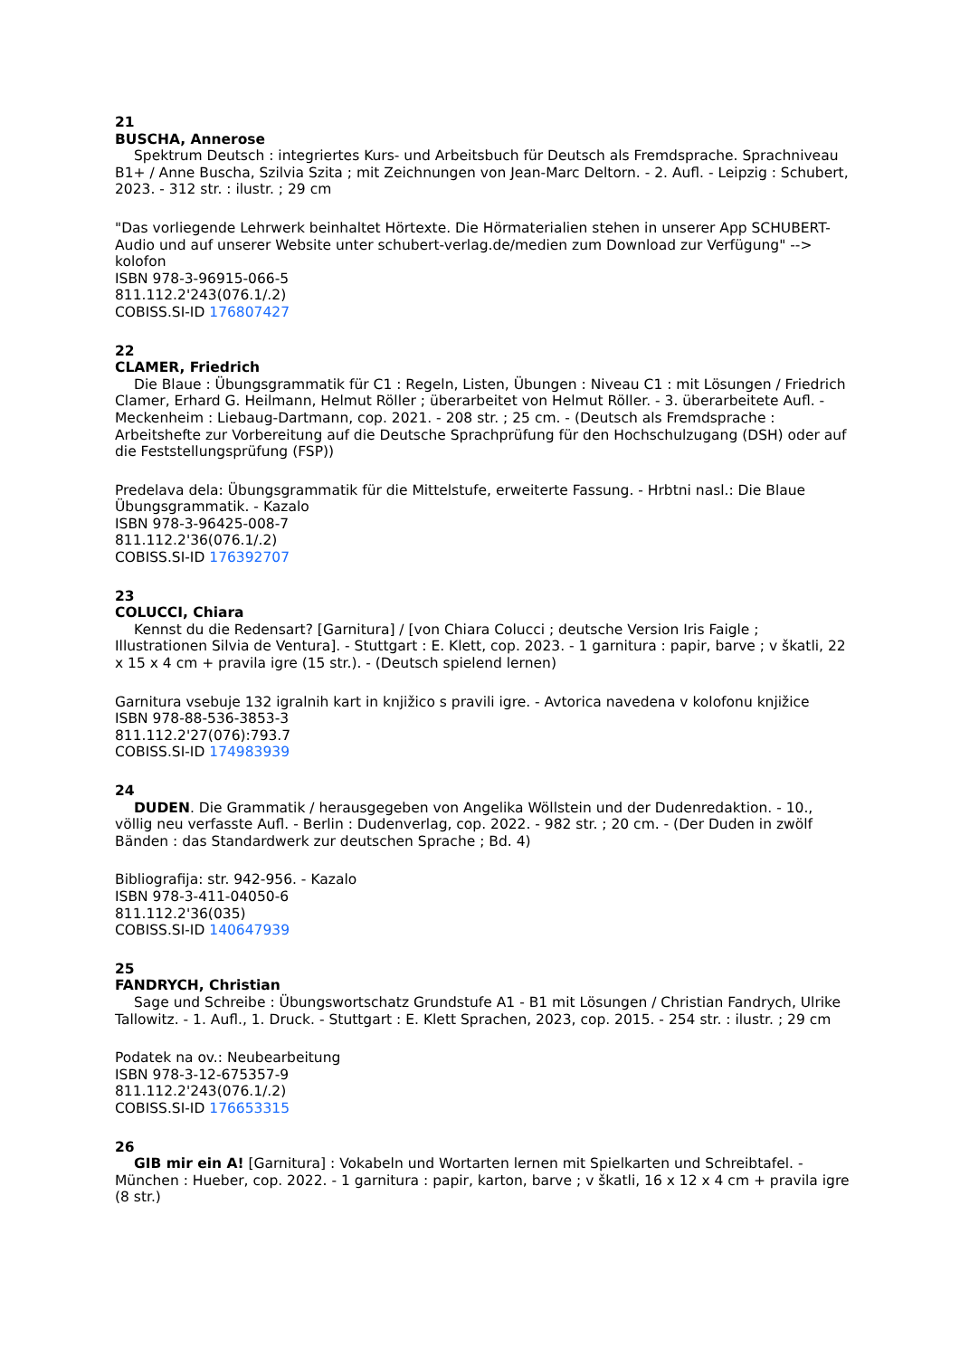21
BUSCHA, Annerose
Spektrum Deutsch : integriertes Kurs- und Arbeitsbuch für Deutsch als Fremdsprache. Sprachniveau B1+ / Anne Buscha, Szilvia Szita ; mit Zeichnungen von Jean-Marc Deltorn. - 2. Aufl. - Leipzig : Schubert, 2023. - 312 str. : ilustr. ; 29 cm
"Das vorliegende Lehrwerk beinhaltet Hörtexte. Die Hörmaterialien stehen in unserer App SCHUBERT-Audio und auf unserer Website unter schubert-verlag.de/medien zum Download zur Verfügung" --> kolofon
ISBN 978-3-96915-066-5
811.112.2'243(076.1/.2)
COBISS.SI-ID 176807427
22
CLAMER, Friedrich
Die Blaue : Übungsgrammatik für C1 : Regeln, Listen, Übungen : Niveau C1 : mit Lösungen / Friedrich Clamer, Erhard G. Heilmann, Helmut Röller ; überarbeitet von Helmut Röller. - 3. überarbeitete Aufl. - Meckenheim : Liebaug-Dartmann, cop. 2021. - 208 str. ; 25 cm. - (Deutsch als Fremdsprache : Arbeitshefte zur Vorbereitung auf die Deutsche Sprachprüfung für den Hochschulzugang (DSH) oder auf die Feststellungsprüfung (FSP))
Predelava dela: Übungsgrammatik für die Mittelstufe, erweiterte Fassung. - Hrbtni nasl.: Die Blaue Übungsgrammatik. - Kazalo
ISBN 978-3-96425-008-7
811.112.2'36(076.1/.2)
COBISS.SI-ID 176392707
23
COLUCCI, Chiara
Kennst du die Redensart? [Garnitura] / [von Chiara Colucci ; deutsche Version Iris Faigle ; Illustrationen Silvia de Ventura]. - Stuttgart : E. Klett, cop. 2023. - 1 garnitura : papir, barve ; v škatli, 22 x 15 x 4 cm + pravila igre (15 str.). - (Deutsch spielend lernen)
Garnitura vsebuje 132 igralnih kart in knjižico s pravili igre. - Avtorica navedena v kolofonu knjižice
ISBN 978-88-536-3853-3
811.112.2'27(076):793.7
COBISS.SI-ID 174983939
24
DUDEN. Die Grammatik / herausgegeben von Angelika Wöllstein und der Dudenredaktion. - 10., völlig neu verfasste Aufl. - Berlin : Dudenverlag, cop. 2022. - 982 str. ; 20 cm. - (Der Duden in zwölf Bänden : das Standardwerk zur deutschen Sprache ; Bd. 4)
Bibliografija: str. 942-956. - Kazalo
ISBN 978-3-411-04050-6
811.112.2'36(035)
COBISS.SI-ID 140647939
25
FANDRYCH, Christian
Sage und Schreibe : Übungswortschatz Grundstufe A1 - B1 mit Lösungen / Christian Fandrych, Ulrike Tallowitz. - 1. Aufl., 1. Druck. - Stuttgart : E. Klett Sprachen, 2023, cop. 2015. - 254 str. : ilustr. ; 29 cm
Podatek na ov.: Neubearbeitung
ISBN 978-3-12-675357-9
811.112.2'243(076.1/.2)
COBISS.SI-ID 176653315
26
GIB mir ein A! [Garnitura] : Vokabeln und Wortarten lernen mit Spielkarten und Schreibtafel. - München : Hueber, cop. 2022. - 1 garnitura : papir, karton, barve ; v škatli, 16 x 12 x 4 cm + pravila igre (8 str.)